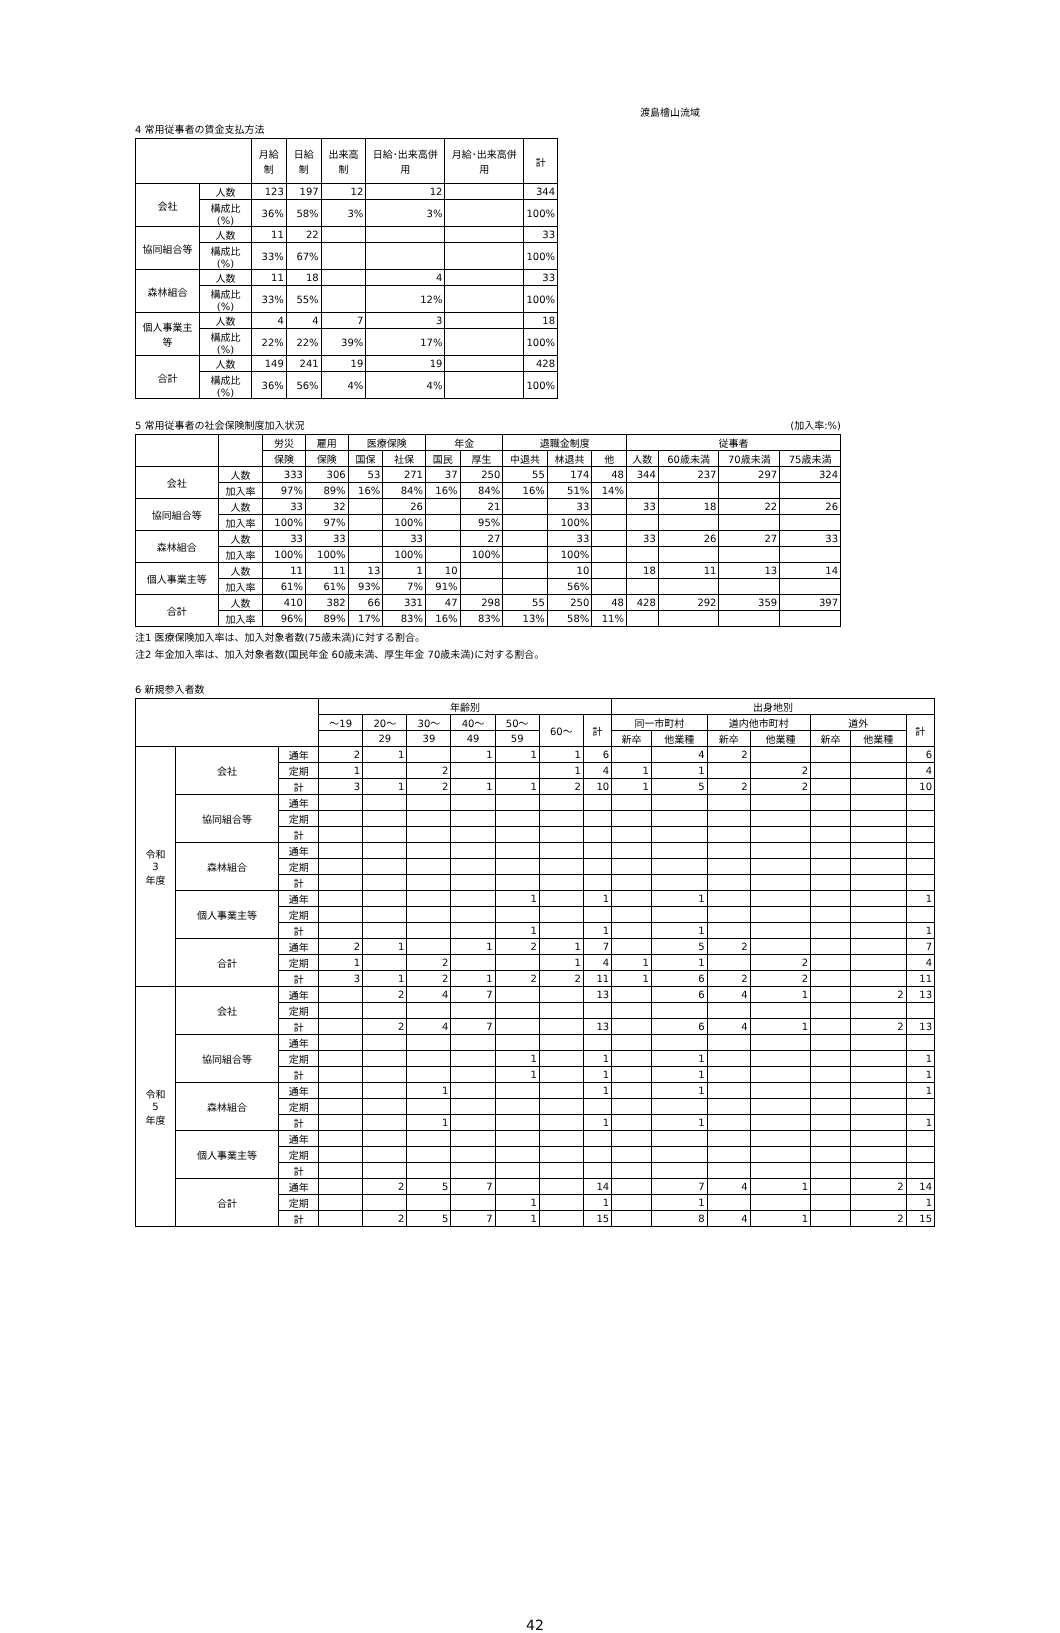渡島檜山流域
4 常用従事者の賃金支払方法
| | | 月給制 | 日給制 | 出来高制 | 日給･出来高併用 | 月給･出来高併用 | 計 |
| --- | --- | --- | --- | --- | --- | --- | --- |
| 会社 | 人数 | 123 | 197 | 12 | 12 | | 344 |
| | 構成比(%) | 36% | 58% | 3% | 3% | | 100% |
| 協同組合等 | 人数 | 11 | 22 | | | | 33 |
| | 構成比(%) | 33% | 67% | | | | 100% |
| 森林組合 | 人数 | 11 | 18 | | 4 | | 33 |
| | 構成比(%) | 33% | 55% | | 12% | | 100% |
| 個人事業主等 | 人数 | 4 | 4 | 7 | 3 | | 18 |
| | 構成比(%) | 22% | 22% | 39% | 17% | | 100% |
| 合計 | 人数 | 149 | 241 | 19 | 19 | | 428 |
| | 構成比(%) | 36% | 56% | 4% | 4% | | 100% |
5 常用従事者の社会保険制度加入状況 (加入率:%)
| | | 労災 | 雇用 | 医療保険 | | 年金 | | 退職金制度 | | | 従事者 | | | |
| --- | --- | --- | --- | --- | --- | --- | --- | --- | --- | --- | --- | --- | --- | --- |
| | | 保険 | 保険 | 国保 | 社保 | 国民 | 厚生 | 中退共 | 林退共 | 他 | 人数 | 60歳未満 | 70歳未満 | 75歳未満 |
| 会社 | 人数 | 333 | 306 | 53 | 271 | 37 | 250 | 55 | 174 | 48 | 344 | 237 | 297 | 324 |
| | 加入率 | 97% | 89% | 16% | 84% | 16% | 84% | 16% | 51% | 14% | | | | |
| 協同組合等 | 人数 | 33 | 32 | | 26 | | 21 | | 33 | | 33 | 18 | 22 | 26 |
| | 加入率 | 100% | 97% | | 100% | | 95% | | 100% | | | | | |
| 森林組合 | 人数 | 33 | 33 | | 33 | | 27 | | 33 | | 33 | 26 | 27 | 33 |
| | 加入率 | 100% | 100% | | 100% | | 100% | | 100% | | | | | |
| 個人事業主等 | 人数 | 11 | 11 | 13 | 1 | 10 | | | 10 | | 18 | 11 | 13 | 14 |
| | 加入率 | 61% | 61% | 93% | 7% | 91% | | | 56% | | | | | |
| 合計 | 人数 | 410 | 382 | 66 | 331 | 47 | 298 | 55 | 250 | 48 | 428 | 292 | 359 | 397 |
| | 加入率 | 96% | 89% | 17% | 83% | 16% | 83% | 13% | 58% | 11% | | | | |
注1 医療保険加入率は、加入対象者数(75歳未満)に対する割合。
注2 年金加入率は、加入対象者数(国民年金 60歳未満、厚生年金 70歳未満)に対する割合。
6 新規参入者数
| | | | 年齢別 | | | | | | | 出身地別 | | | | | | |
| --- | --- | --- | --- | --- | --- | --- | --- | --- | --- | --- | --- | --- | --- | --- | --- | --- |
| | | | ～19 | 20～ | 30～ | 40～ | 50～ | 60～ | 計 | 同一市町村 | | 道内他市町村 | | 道外 | | 計 |
| | | | | 29 | 39 | 49 | 59 | | | 新卒 | 他業種 | 新卒 | 他業種 | 新卒 | 他業種 | |
| 令和 3 年度 | 会社 | 通年 | 2 | 1 | | 1 | 1 | 1 | 6 | | 4 | 2 | | | | 6 |
| | | 定期 | 1 | | 2 | | | 1 | 4 | 1 | 1 | | 2 | | | 4 |
| | | 計 | 3 | 1 | 2 | 1 | 1 | 2 | 10 | 1 | 5 | 2 | 2 | | | 10 |
| | 協同組合等 | 通年 | | | | | | | | | | | | | | |
| | | 定期 | | | | | | | | | | | | | | |
| | | 計 | | | | | | | | | | | | | | |
| | 森林組合 | 通年 | | | | | | | | | | | | | | |
| | | 定期 | | | | | | | | | | | | | | |
| | | 計 | | | | | | | | | | | | | | |
| | 個人事業主等 | 通年 | | | | | 1 | | 1 | | 1 | | | | | 1 |
| | | 定期 | | | | | | | | | | | | | | |
| | | 計 | | | | | 1 | | 1 | | 1 | | | | | 1 |
| | 合計 | 通年 | 2 | 1 | | 1 | 2 | 1 | 7 | | 5 | 2 | | | | 7 |
| | | 定期 | 1 | | 2 | | | 1 | 4 | 1 | 1 | | 2 | | | 4 |
| | | 計 | 3 | 1 | 2 | 1 | 2 | 2 | 11 | 1 | 6 | 2 | 2 | | | 11 |
| 令和 5 年度 | 会社 | 通年 | | 2 | 4 | 7 | | | 13 | | 6 | 4 | 1 | | 2 | 13 |
| | | 定期 | | | | | | | | | | | | | | |
| | | 計 | | 2 | 4 | 7 | | | 13 | | 6 | 4 | 1 | | 2 | 13 |
| | 協同組合等 | 通年 | | | | | | | | | | | | | | |
| | | 定期 | | | | | 1 | | 1 | | 1 | | | | | 1 |
| | | 計 | | | | | 1 | | 1 | | 1 | | | | | 1 |
| | 森林組合 | 通年 | | | 1 | | | | 1 | | 1 | | | | | 1 |
| | | 定期 | | | | | | | | | | | | | | |
| | | 計 | | | 1 | | | | 1 | | 1 | | | | | 1 |
| | 個人事業主等 | 通年 | | | | | | | | | | | | | | |
| | | 定期 | | | | | | | | | | | | | | |
| | | 計 | | | | | | | | | | | | | | |
| | 合計 | 通年 | | 2 | 5 | 7 | | | 14 | | 7 | 4 | 1 | | 2 | 14 |
| | | 定期 | | | | | 1 | | 1 | | 1 | | | | | 1 |
| | | 計 | | 2 | 5 | 7 | 1 | | 15 | | 8 | 4 | 1 | | 2 | 15 |
42